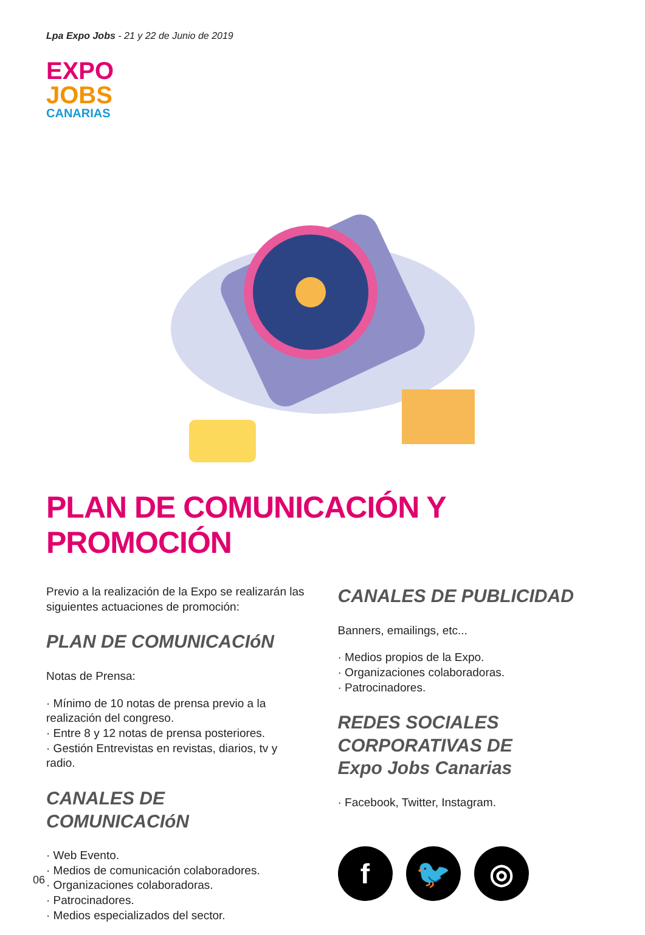Lpa Expo Jobs - 21 y 22 de Junio de 2019
EXPO
JOBS
CANARIAS
PLAN DE COMUNICACIÓN Y PROMOCIÓN
Previo a la realización de la Expo se realizarán las siguientes actuaciones de promoción:
PLAN DE COMUNICACIóN
Notas de Prensa:
· Mínimo de 10 notas de prensa previo a la realización del congreso.
· Entre 8 y 12 notas de prensa posteriores.
· Gestión Entrevistas en revistas, diarios, tv y radio.
CANALES DE COMUNICACIóN
· Web Evento.
· Medios de comunicación colaboradores.
· Organizaciones colaboradoras.
· Patrocinadores.
· Medios especializados del sector.
CANALES DE PUBLICIDAD
Banners, emailings, etc...
· Medios propios de la Expo.
· Organizaciones colaboradoras.
· Patrocinadores.
REDES SOCIALES
CORPORATIVAS DE
Expo Jobs Canarias
· Facebook, Twitter, Instagram.
f 🐦 ◎
06